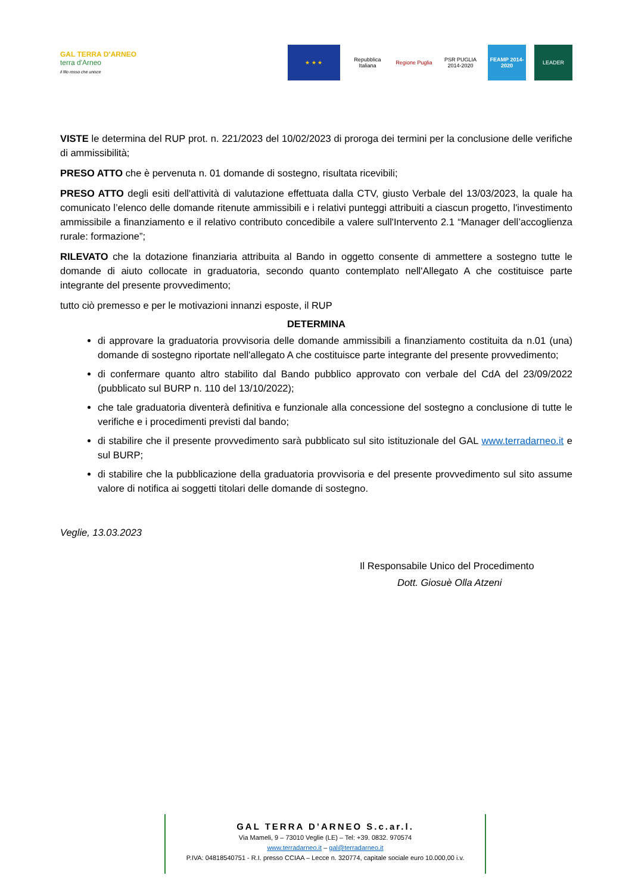GAL TERRA D’ARNEO
terra d'Arneo
il filo rosso che unisce
★ ★ ★
Repubblica Italiana
Regione Puglia
PSR PUGLIA 2014-2020
FEAMP 2014-2020
LEADER
VISTE le determina del RUP prot. n. 221/2023 del 10/02/2023 di proroga dei termini per la conclusione delle verifiche di ammissibilità;
PRESO ATTO che è pervenuta n. 01 domande di sostegno, risultata ricevibili;
PRESO ATTO degli esiti dell'attività di valutazione effettuata dalla CTV, giusto Verbale del 13/03/2023, la quale ha comunicato l’elenco delle domande ritenute ammissibili e i relativi punteggi attribuiti a ciascun progetto, l'investimento ammissibile a finanziamento e il relativo contributo concedibile a valere sull'Intervento 2.1 “Manager dell’accoglienza rurale: formazione”;
RILEVATO che la dotazione finanziaria attribuita al Bando in oggetto consente di ammettere a sostegno tutte le domande di aiuto collocate in graduatoria, secondo quanto contemplato nell'Allegato A che costituisce parte integrante del presente provvedimento;
tutto ciò premesso e per le motivazioni innanzi esposte, il RUP
DETERMINA
di approvare la graduatoria provvisoria delle domande ammissibili a finanziamento costituita da n.01 (una) domande di sostegno riportate nell'allegato A che costituisce parte integrante del presente provvedimento;
di confermare quanto altro stabilito dal Bando pubblico approvato con verbale del CdA del 23/09/2022 (pubblicato sul BURP n. 110 del 13/10/2022);
che tale graduatoria diventerà definitiva e funzionale alla concessione del sostegno a conclusione di tutte le verifiche e i procedimenti previsti dal bando;
di stabilire che il presente provvedimento sarà pubblicato sul sito istituzionale del GAL www.terradarneo.it e sul BURP;
di stabilire che la pubblicazione della graduatoria provvisoria e del presente provvedimento sul sito assume valore di notifica ai soggetti titolari delle domande di sostegno.
Veglie, 13.03.2023
Il Responsabile Unico del Procedimento
Dott. Giosuè Olla Atzeni
GAL TERRA D’ARNEO S.c.ar.l.
Via Mameli, 9 – 73010 Veglie (LE) – Tel: +39. 0832. 970574
www.terradarneo.it – gal@terradarneo.it
P.IVA: 04818540751 - R.I. presso CCIAA – Lecce n. 320774, capitale sociale euro 10.000,00 i.v.